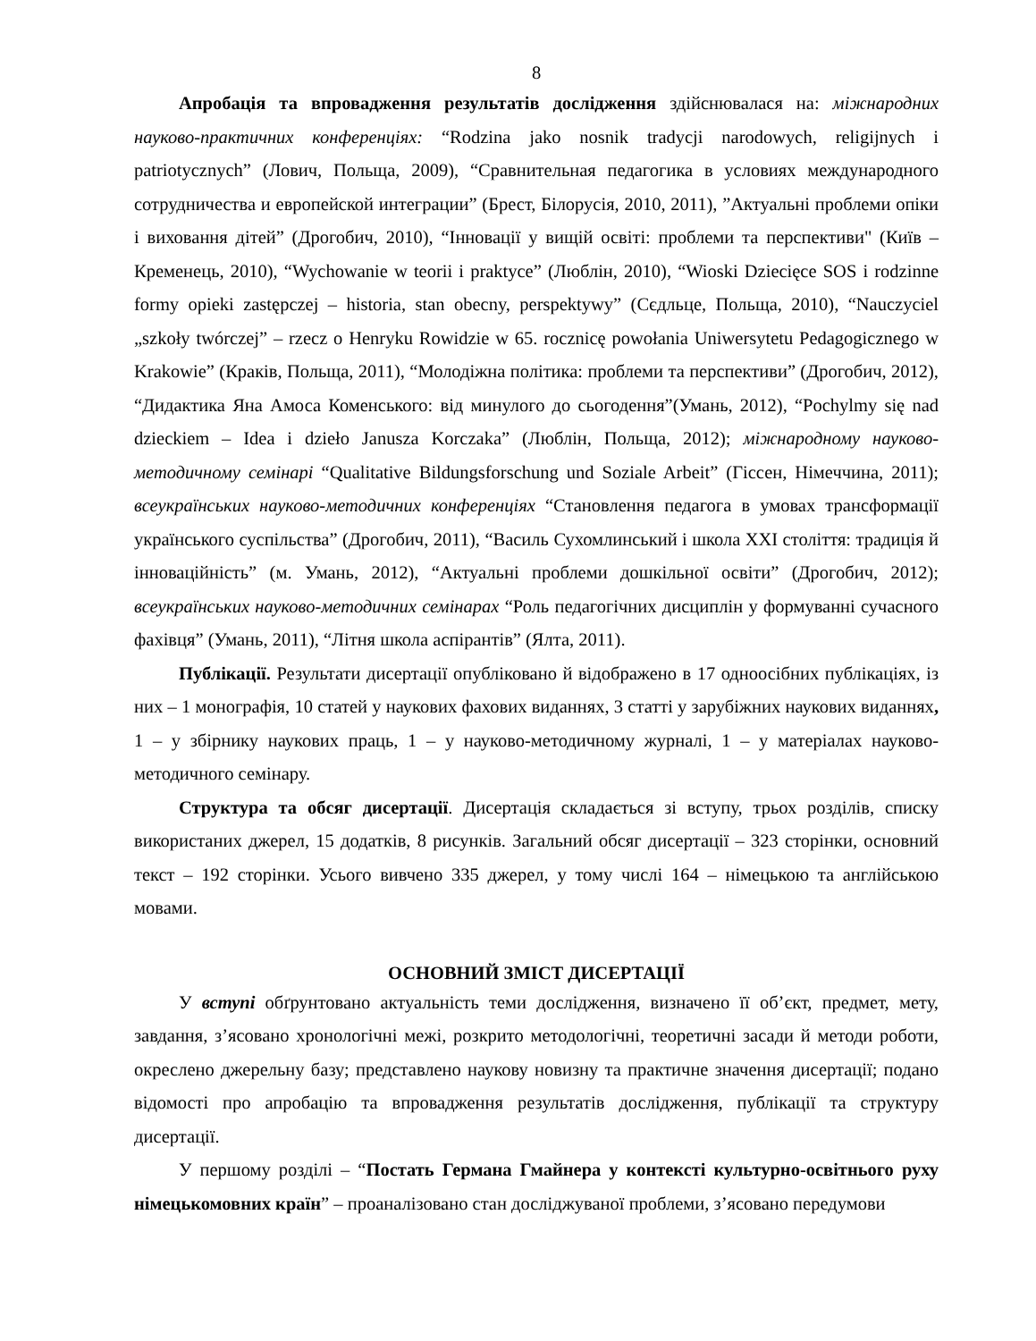8
Апробація та впровадження результатів дослідження здійснювалася на: міжнародних науково-практичних конференціях: “Rodzina jako nosnik tradycji narodowych, religijnych i patriotycznych” (Лович, Польща, 2009), “Сравнительная педагогика в условиях международного сотрудничества и европейской интеграции” (Брест, Білорусія, 2010, 2011), ”Актуальні проблеми опіки і виховання дітей” (Дрогобич, 2010), “Інновації у вищій освіті: проблеми та перспективи" (Київ – Кременець, 2010), “Wychowanie w teorii i praktyce” (Люблін, 2010), “Wioski Dziecięce SOS i rodzinne formy opieki zastępczej – historia, stan obecny, perspektywy” (Сєдльце, Польща, 2010), “Nauczyciel „szkoły twórczej” – rzecz o Henryku Rowidzie w 65. rocznicę powołania Uniwersytetu Pedagogicznego w Krakowie” (Краків, Польща, 2011), “Молодіжна політика: проблеми та перспективи” (Дрогобич, 2012), “Дидактика Яна Амоса Коменського: від минулого до сьогодення”(Умань, 2012), “Pochylmy się nad dzieckiem – Idea i dzieło Janusza Korczaka” (Люблін, Польща, 2012); міжнародному науково-методичному семінарі “Qualitative Bildungsforschung und Soziale Arbeit” (Гіссен, Німеччина, 2011); всеукраїнських науково-методичних конференціях “Становлення педагога в умовах трансформації українського суспільства” (Дрогобич, 2011), “Василь Сухомлинський і школа ХХІ століття: традиція й інноваційність” (м. Умань, 2012), “Актуальні проблеми дошкільної освіти” (Дрогобич, 2012); всеукраїнських науково-методичних семінарах “Роль педагогічних дисциплін у формуванні сучасного фахівця” (Умань, 2011), “Літня школа аспірантів” (Ялта, 2011).
Публікації. Результати дисертації опубліковано й відображено в 17 одноосібних публікаціях, із них – 1 монографія, 10 статей у наукових фахових виданнях, 3 статті у зарубіжних наукових виданнях, 1 – у збірнику наукових праць, 1 – у науково-методичному журналі, 1 – у матеріалах науково-методичного семінару.
Структура та обсяг дисертації. Дисертація складається зі вступу, трьох розділів, списку використаних джерел, 15 додатків, 8 рисунків. Загальний обсяг дисертації – 323 сторінки, основний текст – 192 сторінки. Усього вивчено 335 джерел, у тому числі 164 – німецькою та англійською мовами.
ОСНОВНИЙ ЗМІСТ ДИСЕРТАЦІЇ
У вступі обґрунтовано актуальність теми дослідження, визначено її об’єкт, предмет, мету, завдання, з’ясовано хронологічні межі, розкрито методологічні, теоретичні засади й методи роботи, окреслено джерельну базу; представлено наукову новизну та практичне значення дисертації; подано відомості про апробацію та впровадження результатів дослідження, публікації та структуру дисертації.
У першому розділі – “Постать Германа Гмайнера у контексті культурно-освітнього руху німецькомовних країн” – проаналізовано стан досліджуваної проблеми, з’ясовано передумови